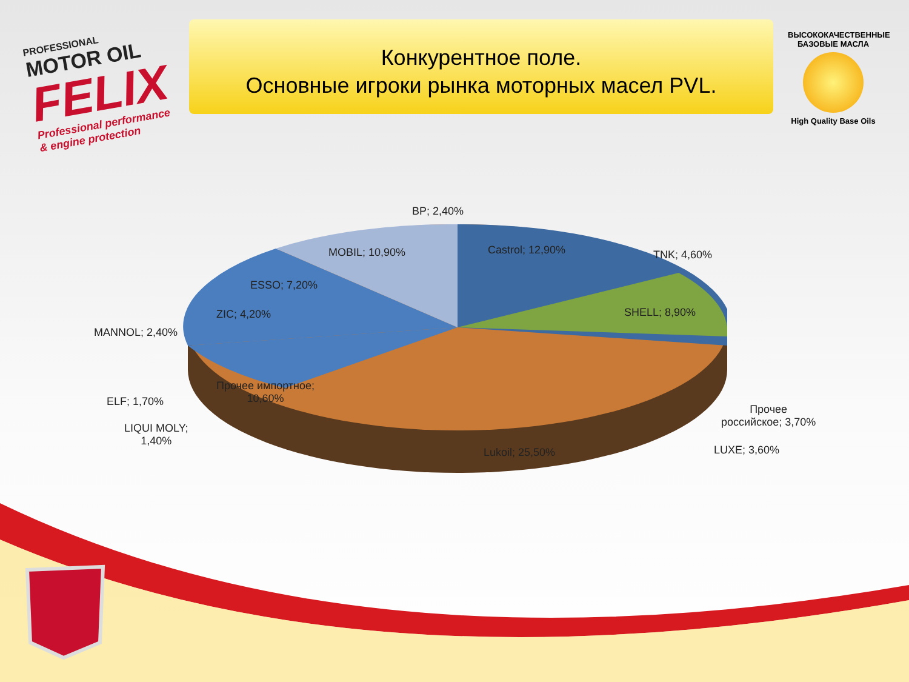PROFESSIONAL
MOTOR OIL
FELIX
Professional performance
& engine protection
Конкурентное поле.
Основные игроки рынка моторных масел PVL.
ВЫСОКОКАЧЕСТВЕННЫЕ БАЗОВЫЕ МАСЛА
High Quality Base Oils
BP; 2,40%
Castrol; 12,90% TNK; 4,60%
MOBIL; 10,90%
ESSO; 7,20%
SHELL; 8,90%
ZIC; 4,20%
MANNOL; 2,40%
Прочее импортное;
10,60%
ELF; 1,70%
Прочее
российское; 3,70%
LIQUI MOLY;
1,40%
Lukoil; 25,50% LUXE; 3,60%